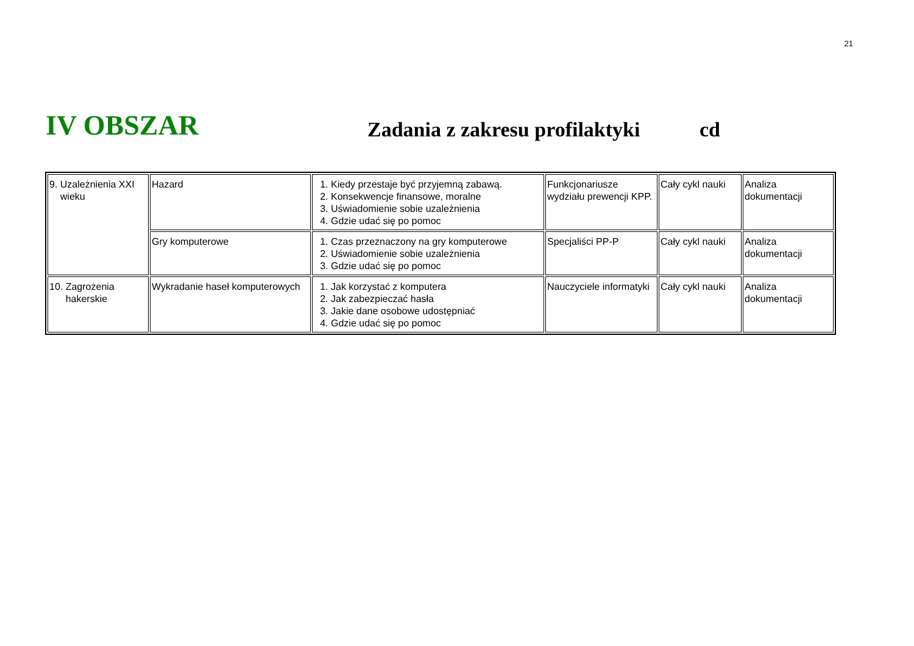21
IV OBSZAR
Zadania z zakresu profilaktyki
cd
| 9. Uzależnienia XXI wieku | Hazard | 1. Kiedy przestaje być przyjemną zabawą. 2. Konsekwencje finansowe, moralne 3. Uświadomienie sobie uzależnienia 4. Gdzie udać się po pomoc | Funkcjonariusze wydziału prewencji KPP. | Cały cykl nauki | Analiza dokumentacji |
| | Gry komputerowe | 1. Czas przeznaczony na gry komputerowe 2. Uświadomienie sobie uzależnienia 3. Gdzie udać się po pomoc | Specjaliści PP-P | Cały cykl nauki | Analiza dokumentacji |
| 10. Zagrożenia hakerskie | Wykradanie haseł komputerowych | 1. Jak korzystać z komputera 2. Jak zabezpieczać hasła 3. Jakie dane osobowe udostępniać 4. Gdzie udać się po pomoc | Nauczyciele informatyki | Cały cykl nauki | Analiza dokumentacji |